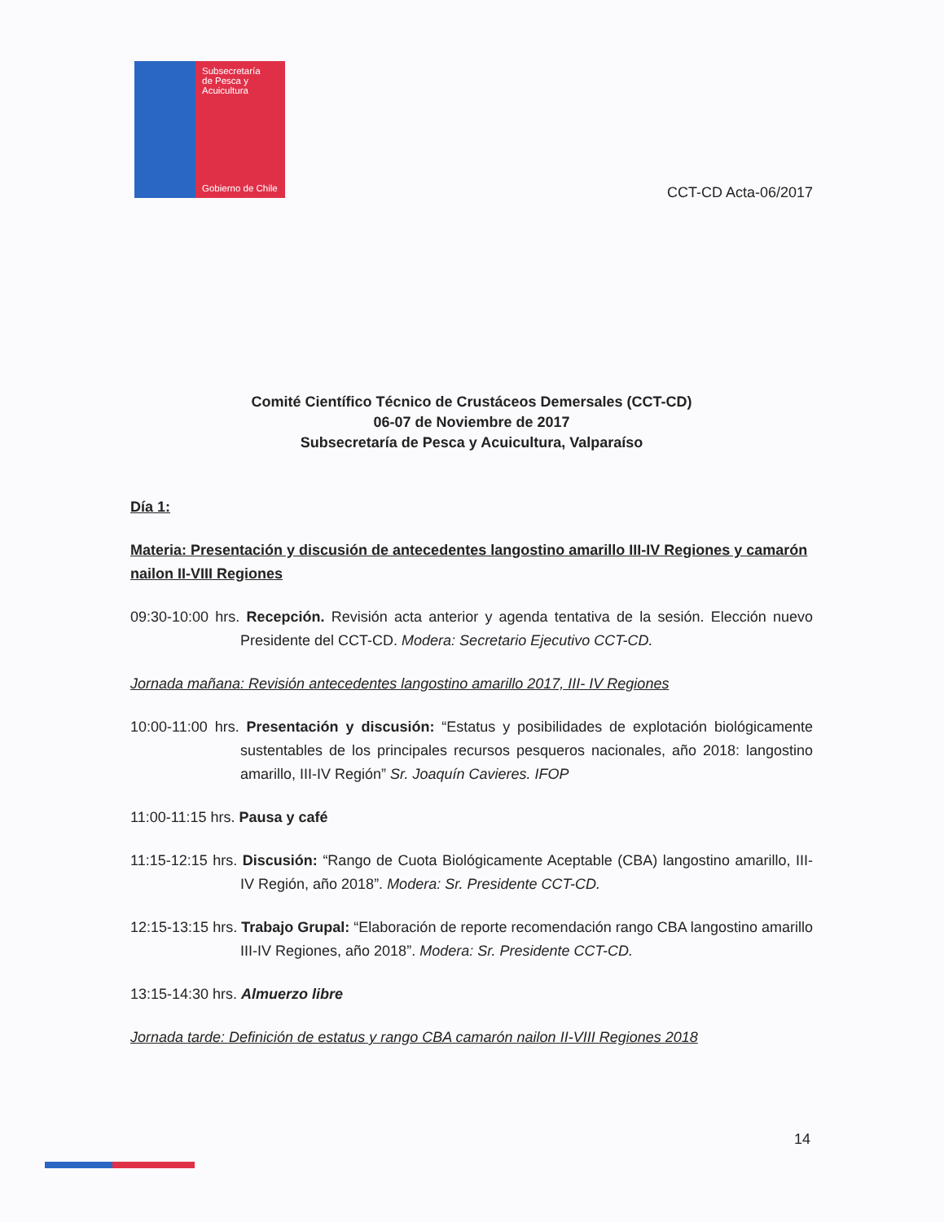Subsecretaría
de Pesca y
Acuicultura
Gobierno de Chile
CCT-CD Acta-06/2017
Comité Científico Técnico de Crustáceos Demersales (CCT-CD)
06-07 de Noviembre de 2017
Subsecretaría de Pesca y Acuicultura, Valparaíso
Día 1:
Materia: Presentación y discusión de antecedentes langostino amarillo III-IV Regiones y camarón nailon II-VIII Regiones
09:30-10:00 hrs. Recepción. Revisión acta anterior y agenda tentativa de la sesión. Elección nuevo Presidente del CCT-CD. Modera: Secretario Ejecutivo CCT-CD.
Jornada mañana: Revisión antecedentes langostino amarillo 2017, III- IV Regiones
10:00-11:00 hrs. Presentación y discusión: “Estatus y posibilidades de explotación biológicamente sustentables de los principales recursos pesqueros nacionales, año 2018: langostino amarillo, III-IV Región” Sr. Joaquín Cavieres. IFOP
11:00-11:15 hrs. Pausa y café
11:15-12:15 hrs. Discusión: “Rango de Cuota Biológicamente Aceptable (CBA) langostino amarillo, III-IV Región, año 2018”. Modera: Sr. Presidente CCT-CD.
12:15-13:15 hrs. Trabajo Grupal: “Elaboración de reporte recomendación rango CBA langostino amarillo III-IV Regiones, año 2018”. Modera: Sr. Presidente CCT-CD.
13:15-14:30 hrs. Almuerzo libre
Jornada tarde: Definición de estatus y rango CBA camarón nailon II-VIII Regiones 2018
14